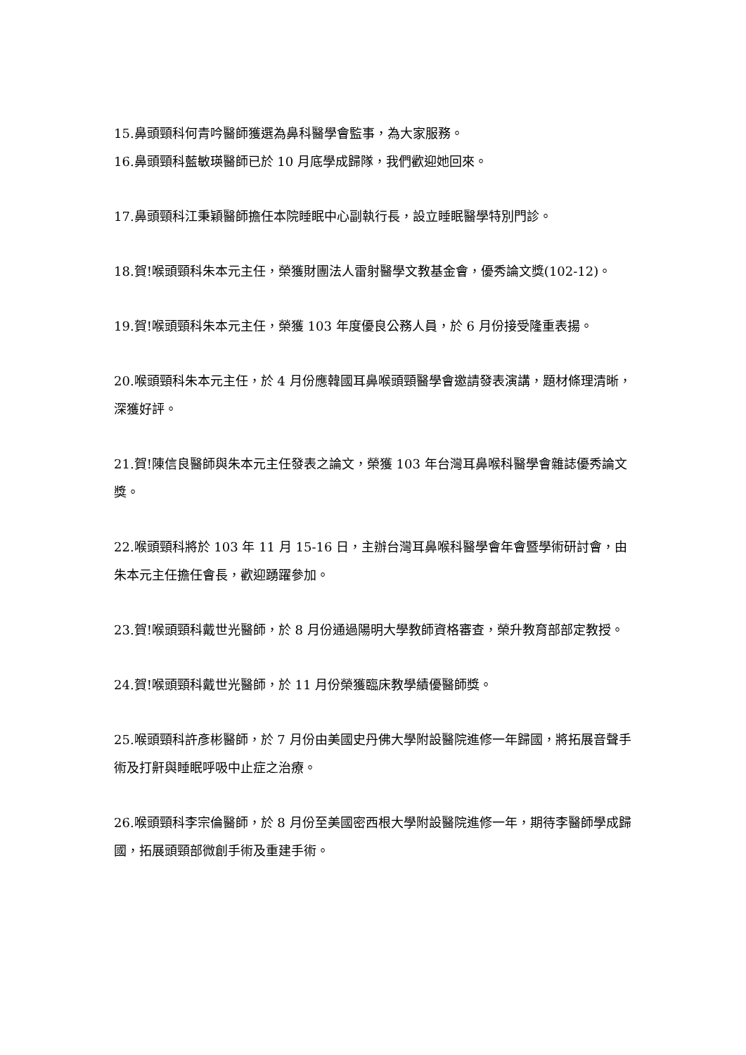15.鼻頭頸科何青吟醫師獲選為鼻科醫學會監事，為大家服務。
16.鼻頭頸科藍敏瑛醫師已於 10 月底學成歸隊，我們歡迎她回來。
17.鼻頭頸科江秉穎醫師擔任本院睡眠中心副執行長，設立睡眠醫學特別門診。
18.賀!喉頭頸科朱本元主任，榮獲財團法人雷射醫學文教基金會，優秀論文獎(102-12)。
19.賀!喉頭頸科朱本元主任，榮獲 103 年度優良公務人員，於 6 月份接受隆重表揚。
20.喉頭頸科朱本元主任，於 4 月份應韓國耳鼻喉頭頸醫學會邀請發表演講，題材條理清晰，深獲好評。
21.賀!陳信良醫師與朱本元主任發表之論文，榮獲 103 年台灣耳鼻喉科醫學會雜誌優秀論文獎。
22.喉頭頸科將於 103 年 11 月 15-16 日，主辦台灣耳鼻喉科醫學會年會暨學術研討會，由朱本元主任擔任會長，歡迎踴躍參加。
23.賀!喉頭頸科戴世光醫師，於 8 月份通過陽明大學教師資格審查，榮升教育部部定教授。
24.賀!喉頭頸科戴世光醫師，於 11 月份榮獲臨床教學績優醫師獎。
25.喉頭頸科許彥彬醫師，於 7 月份由美國史丹佛大學附設醫院進修一年歸國，將拓展音聲手術及打鼾與睡眠呼吸中止症之治療。
26.喉頭頸科李宗倫醫師，於 8 月份至美國密西根大學附設醫院進修一年，期待李醫師學成歸國，拓展頭頸部微創手術及重建手術。